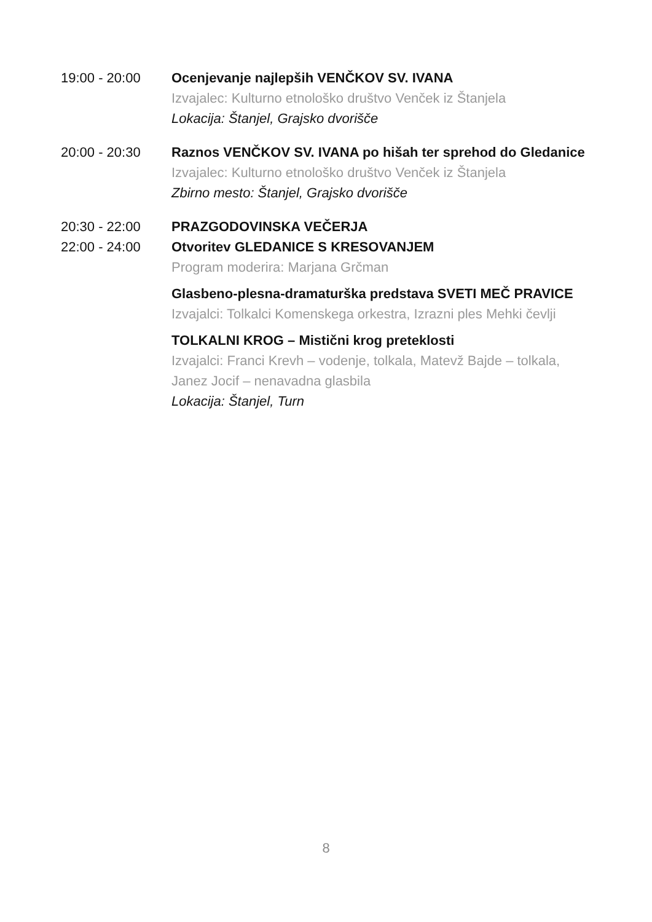19:00 - 20:00 Ocenjevanje najlepših VENČKOV SV. IVANA
Izvajalec: Kulturno etnološko društvo Venček iz Štanjela
Lokacija: Štanjel, Grajsko dvorišče
20:00 - 20:30 Raznos VENČKOV SV. IVANA po hišah ter sprehod do Gledanice
Izvajalec: Kulturno etnološko društvo Venček iz Štanjela
Zbirno mesto: Štanjel, Grajsko dvorišče
20:30 - 22:00 PRAZGODOVINSKA VEČERJA
22:00 - 24:00 Otvoritev GLEDANICE S KRESOVANJEM
Program moderira: Marjana Grčman
Glasbeno-plesna-dramaturška predstava SVETI MEČ PRAVICE
Izvajalci: Tolkalci Komenskega orkestra, Izrazni ples Mehki čevlji
TOLKALNI KROG – Mistični krog preteklosti
Izvajalci: Franci Krevh – vodenje, tolkala, Matevž Bajde – tolkala, Janez Jocif – nenavadna glasbila
Lokacija: Štanjel, Turn
8